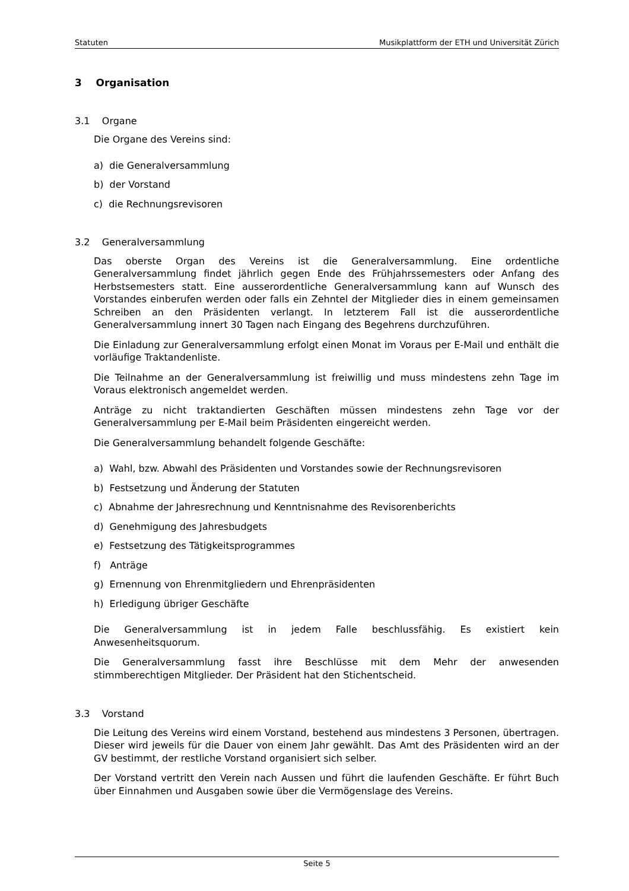Statuten Musikplattform der ETH und Universität Zürich
3 Organisation
3.1 Organe
Die Organe des Vereins sind:
a) die Generalversammlung
b) der Vorstand
c) die Rechnungsrevisoren
3.2 Generalversammlung
Das oberste Organ des Vereins ist die Generalversammlung. Eine ordentliche Generalversammlung findet jährlich gegen Ende des Frühjahrssemesters oder Anfang des Herbstsemesters statt. Eine ausserordentliche Generalversammlung kann auf Wunsch des Vorstandes einberufen werden oder falls ein Zehntel der Mitglieder dies in einem gemeinsamen Schreiben an den Präsidenten verlangt. In letzterem Fall ist die ausserordentliche Generalversammlung innert 30 Tagen nach Eingang des Begehrens durchzuführen.
Die Einladung zur Generalversammlung erfolgt einen Monat im Voraus per E-Mail und enthält die vorläufige Traktandenliste.
Die Teilnahme an der Generalversammlung ist freiwillig und muss mindestens zehn Tage im Voraus elektronisch angemeldet werden.
Anträge zu nicht traktandierten Geschäften müssen mindestens zehn Tage vor der Generalversammlung per E-Mail beim Präsidenten eingereicht werden.
Die Generalversammlung behandelt folgende Geschäfte:
a) Wahl, bzw. Abwahl des Präsidenten und Vorstandes sowie der Rechnungsrevisoren
b) Festsetzung und Änderung der Statuten
c) Abnahme der Jahresrechnung und Kenntnisnahme des Revisorenberichts
d) Genehmigung des Jahresbudgets
e) Festsetzung des Tätigkeitsprogrammes
f) Anträge
g) Ernennung von Ehrenmitgliedern und Ehrenpräsidenten
h) Erledigung übriger Geschäfte
Die Generalversammlung ist in jedem Falle beschlussfähig. Es existiert kein Anwesenheitsquorum.
Die Generalversammlung fasst ihre Beschlüsse mit dem Mehr der anwesenden stimmberechtigen Mitglieder. Der Präsident hat den Stichentscheid.
3.3 Vorstand
Die Leitung des Vereins wird einem Vorstand, bestehend aus mindestens 3 Personen, übertragen. Dieser wird jeweils für die Dauer von einem Jahr gewählt. Das Amt des Präsidenten wird an der GV bestimmt, der restliche Vorstand organisiert sich selber.
Der Vorstand vertritt den Verein nach Aussen und führt die laufenden Geschäfte. Er führt Buch über Einnahmen und Ausgaben sowie über die Vermögenslage des Vereins.
Seite 5